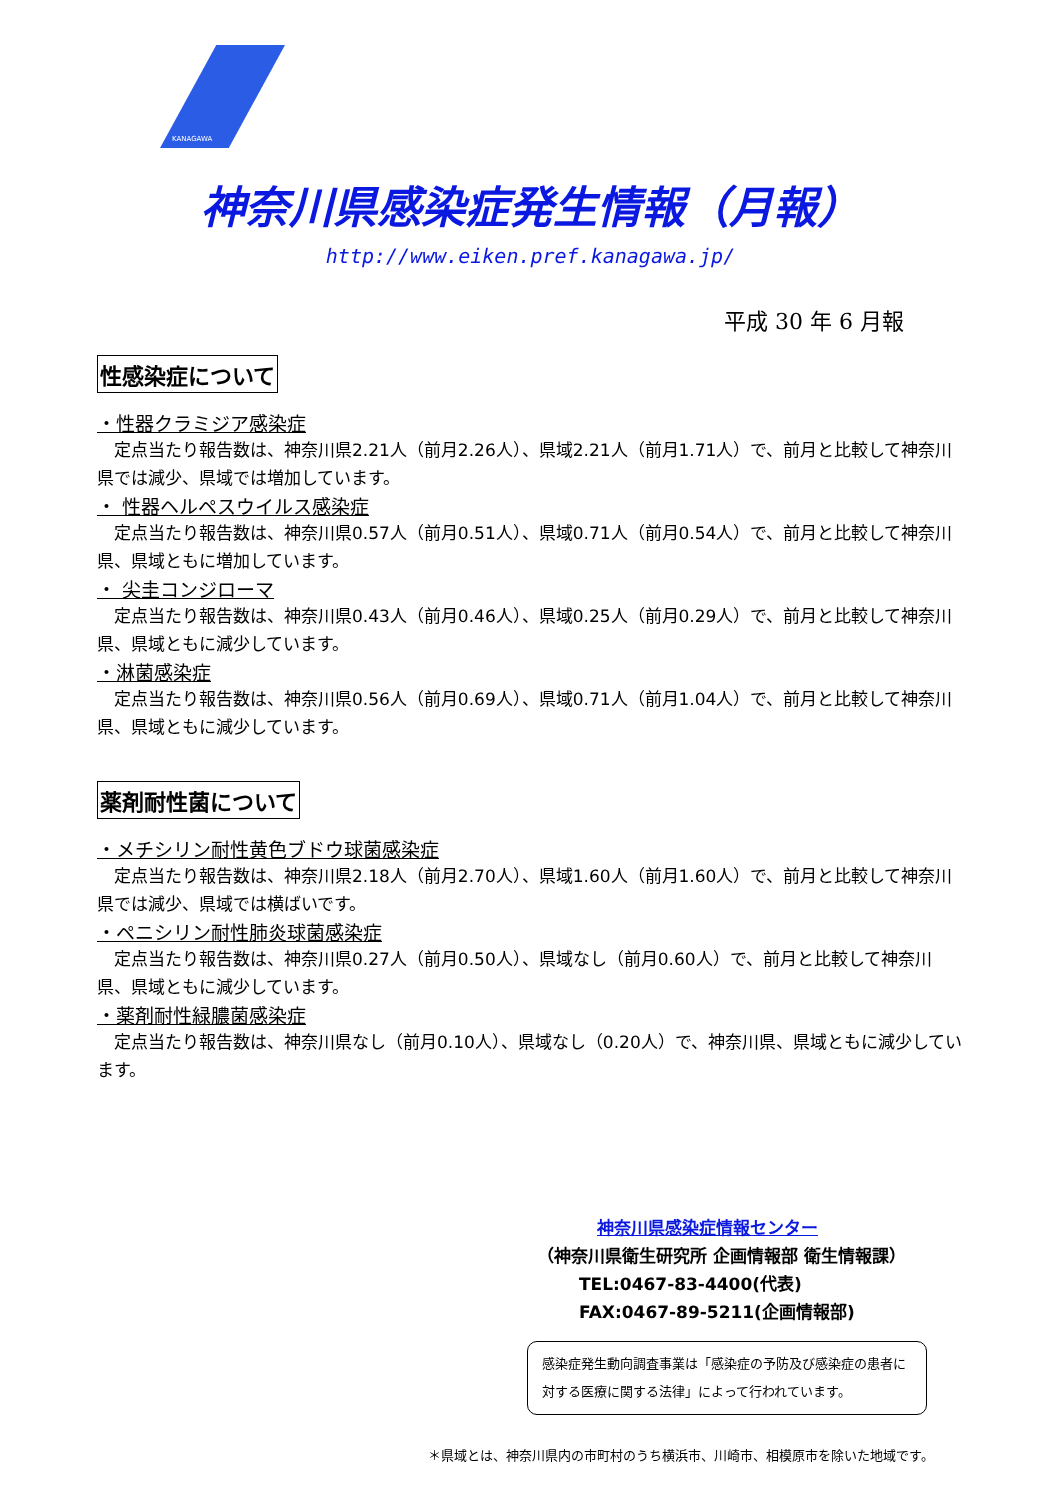KANAGAWA
神奈川県感染症発生情報（月報）
http://www.eiken.pref.kanagawa.jp/
平成 30 年 6 月報
性感染症について
・性器クラミジア感染症
定点当たり報告数は、神奈川県2.21人（前月2.26人）、県域2.21人（前月1.71人）で、前月と比較して神奈川県では減少、県域では増加しています。
・ 性器ヘルペスウイルス感染症
定点当たり報告数は、神奈川県0.57人（前月0.51人）、県域0.71人（前月0.54人）で、前月と比較して神奈川県、県域ともに増加しています。
・ 尖圭コンジローマ
定点当たり報告数は、神奈川県0.43人（前月0.46人）、県域0.25人（前月0.29人）で、前月と比較して神奈川県、県域ともに減少しています。
・淋菌感染症
定点当たり報告数は、神奈川県0.56人（前月0.69人）、県域0.71人（前月1.04人）で、前月と比較して神奈川県、県域ともに減少しています。
薬剤耐性菌について
・メチシリン耐性黄色ブドウ球菌感染症
定点当たり報告数は、神奈川県2.18人（前月2.70人）、県域1.60人（前月1.60人）で、前月と比較して神奈川県では減少、県域では横ばいです。
・ペニシリン耐性肺炎球菌感染症
定点当たり報告数は、神奈川県0.27人（前月0.50人）、県域なし（前月0.60人）で、前月と比較して神奈川県、県域ともに減少しています。
・薬剤耐性緑膿菌感染症
定点当たり報告数は、神奈川県なし（前月0.10人）、県域なし（0.20人）で、神奈川県、県域ともに減少しています。
神奈川県感染症情報センター
（神奈川県衛生研究所 企画情報部 衛生情報課）
TEL:0467-83-4400(代表)
FAX:0467-89-5211(企画情報部)
感染症発生動向調査事業は「感染症の予防及び感染症の患者に対する医療に関する法律」によって行われています。
＊県域とは、神奈川県内の市町村のうち横浜市、川崎市、相模原市を除いた地域です。